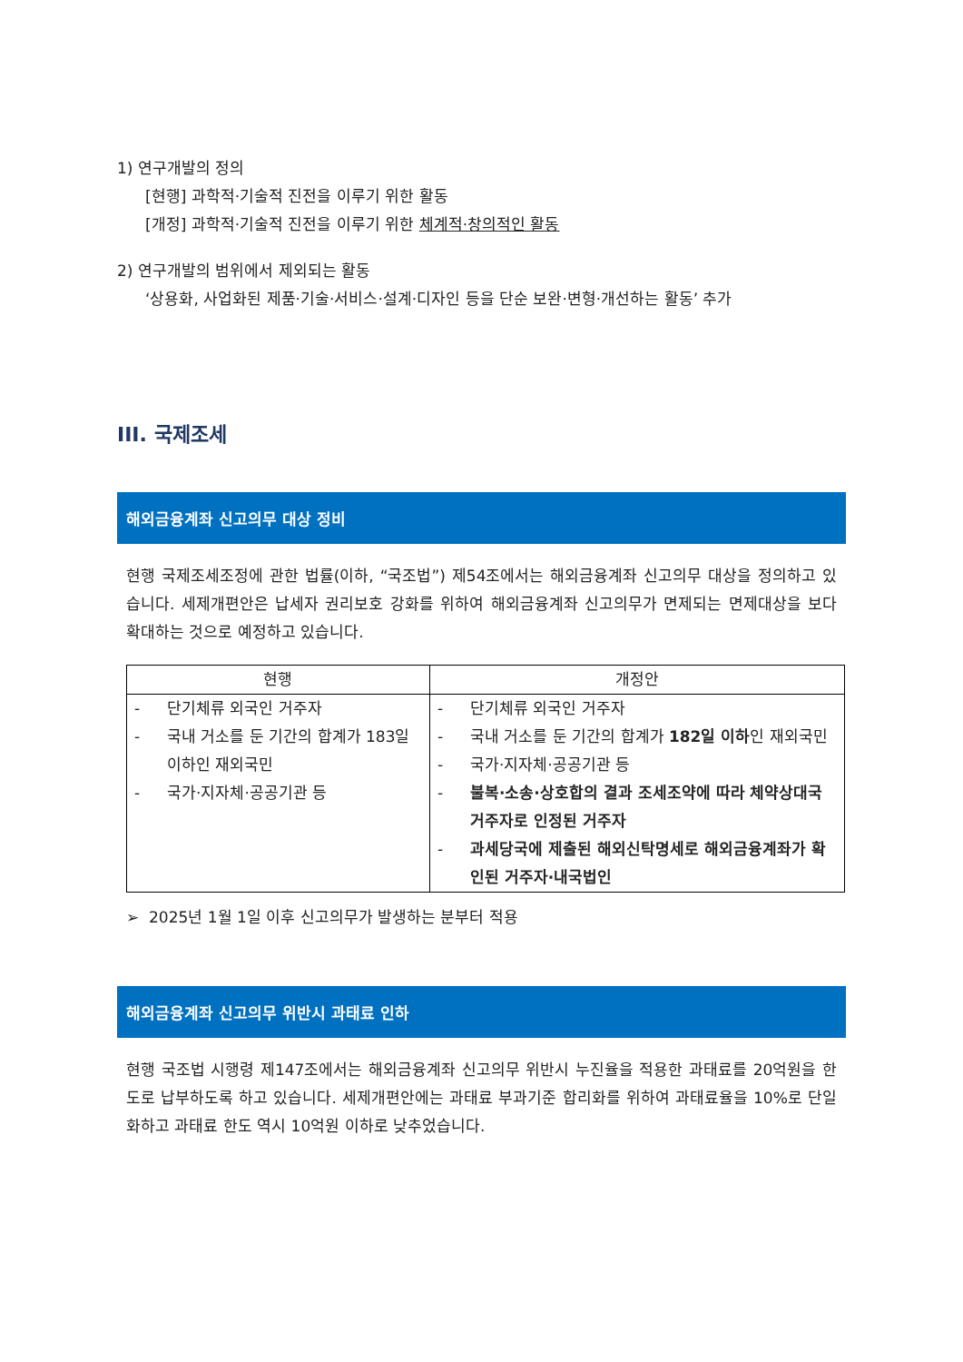1) 연구개발의 정의
[현행] 과학적·기술적 진전을 이루기 위한 활동
[개정] 과학적·기술적 진전을 이루기 위한 체계적·창의적인 활동
2) 연구개발의 범위에서 제외되는 활동
‘상용화, 사업화된 제품·기술·서비스·설계·디자인 등을 단순 보완·변형·개선하는 활동’ 추가
III. 국제조세
해외금융계좌 신고의무 대상 정비
현행 국제조세조정에 관한 법률(이하, “국조법”) 제54조에서는 해외금융계좌 신고의무 대상을 정의하고 있습니다. 세제개편안은 납세자 권리보호 강화를 위하여 해외금융계좌 신고의무가 면제되는 면제대상을 보다 확대하는 것으로 예정하고 있습니다.
| 현행 | 개정안 |
| --- | --- |
| - 단기체류 외국인 거주자 - 국내 거소를 둔 기간의 합계가 183일 이하인 재외국민 - 국가·지자체·공공기관 등 | - 단기체류 외국인 거주자 - 국내 거소를 둔 기간의 합계가 182일 이하 인 재외국민 - 국가·지자체·공공기관 등 - 불복·소송·상호합의 결과 조세조약에 따라 체약상대국 거주자로 인정된 거주자 - 과세당국에 제출된 해외신탁명세로 해외금융계좌가 확인된 거주자·내국법인 |
➢ 2025년 1월 1일 이후 신고의무가 발생하는 분부터 적용
해외금융계좌 신고의무 위반시 과태료 인하
현행 국조법 시행령 제147조에서는 해외금융계좌 신고의무 위반시 누진율을 적용한 과태료를 20억원을 한도로 납부하도록 하고 있습니다. 세제개편안에는 과태료 부과기준 합리화를 위하여 과태료율을 10%로 단일화하고 과태료 한도 역시 10억원 이하로 낮추었습니다.